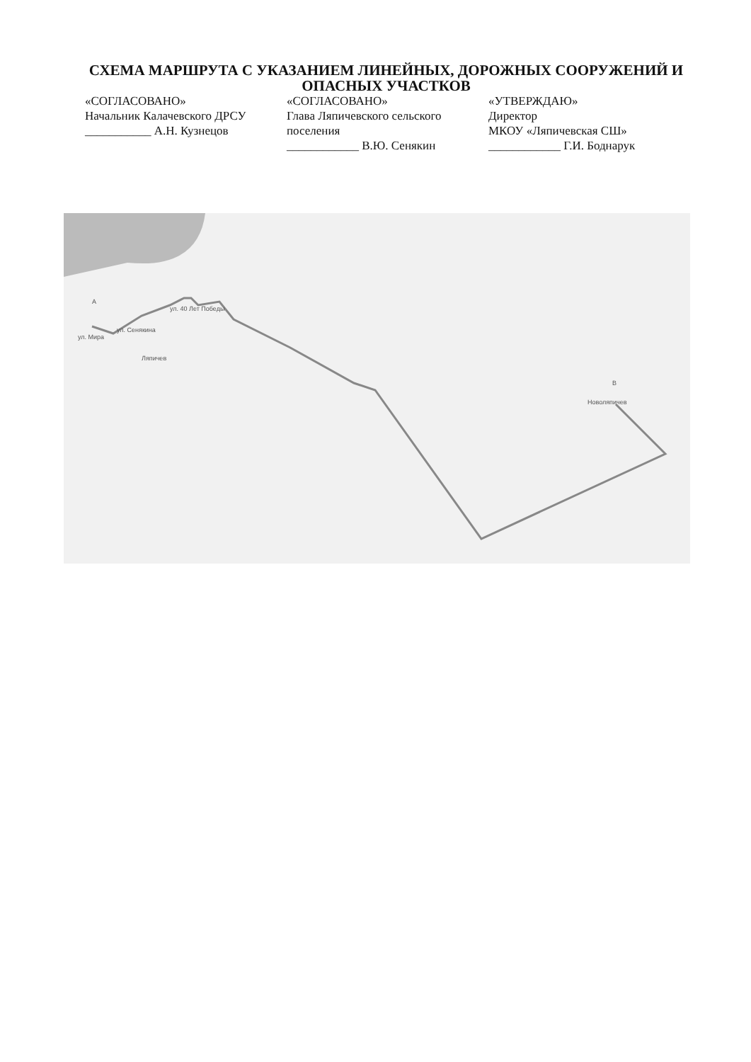СХЕМА МАРШРУТА С УКАЗАНИЕМ ЛИНЕЙНЫХ, ДОРОЖНЫХ СООРУЖЕНИЙ И ОПАСНЫХ УЧАСТКОВ
«СОГЛАСОВАНО»
Начальник Калачевского ДРСУ
___________ А.Н. Кузнецов
«СОГЛАСОВАНО»
Глава Ляпичевского сельского поселения
____________ В.Ю. Сенякин
«УТВЕРЖДАЮ»
Директор
МКОУ «Ляпичевская СШ»
____________ Г.И. Боднарук
ул. Мира
ул. Сенякина
ул. 40 Лет Победы
A
Ляпичев
B
Новоляпичев